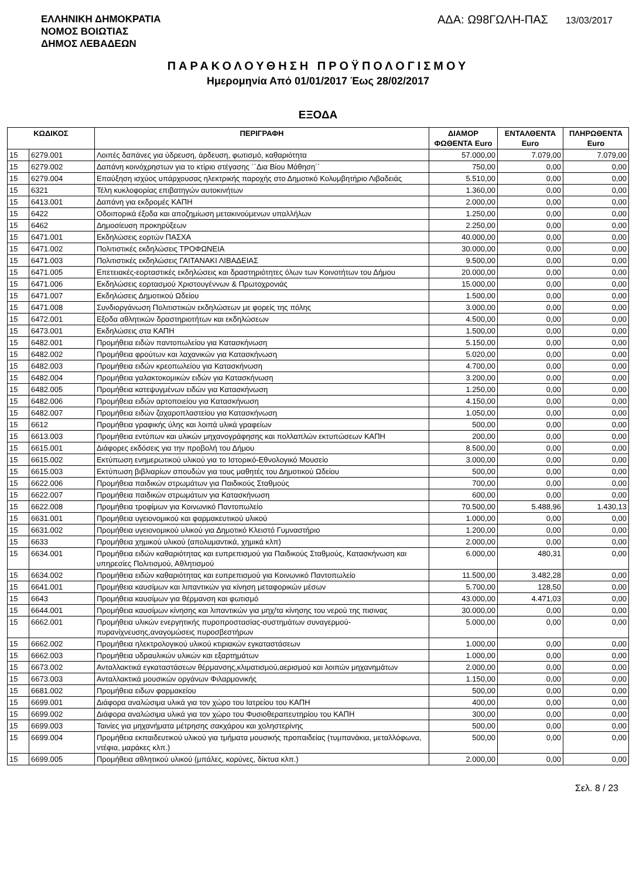ΕΛΛΗΝΙΚΗ ΔΗΜΟΚΡΑΤΙΑ
ΝΟΜΟΣ ΒΟΙΩΤΙΑΣ
ΔΗΜΟΣ ΛΕΒΑΔΕΩΝ
ΑΔΑ: Ω98ΓΩΛΗ-ΠΑΣ 13/03/2017
ΠΑΡΑΚΟΛΟΥΘΗΣΗ ΠΡΟΫΠΟΛΟΓΙΣΜΟΥ
Ημερομηνία Από 01/01/2017 Έως 28/02/2017
ΕΞΟΔΑ
| ΚΩΔΙΚΟΣ | | ΠΕΡΙΓΡΑΦΗ | ΔΙΑΜΟΡ ΦΩΘΕΝΤΑ Euro | ΕΝΤΑΛΘΕΝΤΑ Euro | ΠΛΗΡΩΘΕΝΤΑ Euro |
| --- | --- | --- | --- | --- | --- |
| 15 | 6279.001 | Λοιπές δαπάνες για ύδρευση, άρδευση, φωτισμό, καθαριότητα | 57.000,00 | 7.079,00 | 7.079,00 |
| 15 | 6279.002 | Δαπάνη κοινόχρηστων για το κτίριο στέγασης ´´Δια Βίου Μάθηση´´ | 750,00 | 0,00 | 0,00 |
| 15 | 6279.004 | Επαύξηση ισχύος υπάρχουσας ηλεκτρικής παροχής στο Δημοτικό Κολυμβητήριο Λιβαδειάς | 5.510,00 | 0,00 | 0,00 |
| 15 | 6321 | Τέλη κυκλοφορίας επιβατηγών αυτοκινήτων | 1.360,00 | 0,00 | 0,00 |
| 15 | 6413.001 | Δαπάνη για εκδρομές ΚΑΠΗ | 2.000,00 | 0,00 | 0,00 |
| 15 | 6422 | Οδοιπορικά έξοδα και αποζημίωση μετακινούμενων υπαλλήλων | 1.250,00 | 0,00 | 0,00 |
| 15 | 6462 | Δημοσίευση προκηρύξεων | 2.250,00 | 0,00 | 0,00 |
| 15 | 6471.001 | Εκδηλώσεις εορτών ΠΑΣΧΑ | 40.000,00 | 0,00 | 0,00 |
| 15 | 6471.002 | Πολιτιστικές εκδηλώσεις ΤΡΟΦΩΝΕΙΑ | 30.000,00 | 0,00 | 0,00 |
| 15 | 6471.003 | Πολιτιστικές εκδηλώσεις ΓΑΙΤΑΝΑΚΙ ΛΙΒΑΔΕΙΑΣ | 9.500,00 | 0,00 | 0,00 |
| 15 | 6471.005 | Επετειακές-εορταστικές εκδηλώσεις και δραστηριότητες όλων των Κοινοτήτων του Δήμου | 20.000,00 | 0,00 | 0,00 |
| 15 | 6471.006 | Εκδηλώσεις εορτασμού Χριστουγέννων & Πρωτοχρονιάς | 15.000,00 | 0,00 | 0,00 |
| 15 | 6471.007 | Εκδηλώσεις Δημοτικού Ωδείου | 1.500,00 | 0,00 | 0,00 |
| 15 | 6471.008 | Συνδιοργάνωση Πολιτιστικών εκδηλώσεων με φορείς της πόλης | 3.000,00 | 0,00 | 0,00 |
| 15 | 6472.001 | Εξοδα αθλητικών δραστηριοτήτων και εκδηλώσεων | 4.500,00 | 0,00 | 0,00 |
| 15 | 6473.001 | Εκδηλώσεις στα ΚΑΠΗ | 1.500,00 | 0,00 | 0,00 |
| 15 | 6482.001 | Προμήθεια ειδών παντοπωλείου για Κατασκήνωση | 5.150,00 | 0,00 | 0,00 |
| 15 | 6482.002 | Προμήθεια φρούτων και λαχανικών για Κατασκήνωση | 5.020,00 | 0,00 | 0,00 |
| 15 | 6482.003 | Προμήθεια ειδών κρεοπωλείου για Κατασκήνωση | 4.700,00 | 0,00 | 0,00 |
| 15 | 6482.004 | Προμήθεια γαλακτοκομικών ειδών για Κατασκήνωση | 3.200,00 | 0,00 | 0,00 |
| 15 | 6482.005 | Προμήθεια κατεψυγμένων ειδών για Κατασκήνωση | 1.250,00 | 0,00 | 0,00 |
| 15 | 6482.006 | Προμήθεια ειδών αρτοποιείου για Κατασκήνωση | 4.150,00 | 0,00 | 0,00 |
| 15 | 6482.007 | Προμήθεια ειδών ζαχαροπλαστείου για Κατασκήνωση | 1.050,00 | 0,00 | 0,00 |
| 15 | 6612 | Προμήθεια γραφικής ύλης και λοιπά υλικά γραφείων | 500,00 | 0,00 | 0,00 |
| 15 | 6613.003 | Προμήθεια εντύπων και υλικών μηχανογράφησης και πολλαπλών εκτυπώσεων ΚΑΠΗ | 200,00 | 0,00 | 0,00 |
| 15 | 6615.001 | Διάφορες εκδόσεις για την προβολή του Δήμου | 8.500,00 | 0,00 | 0,00 |
| 15 | 6615.002 | Εκτύπωση ενημερωτικού υλικού για το Ιστορικό-Εθνολογικό Μουσείο | 3.000,00 | 0,00 | 0,00 |
| 15 | 6615.003 | Εκτύπωση βιβλιαρίων σπουδών για τους μαθητές του Δημοτικού Ωδείου | 500,00 | 0,00 | 0,00 |
| 15 | 6622.006 | Προμήθεια παιδικών στρωμάτων για Παιδικούς Σταθμούς | 700,00 | 0,00 | 0,00 |
| 15 | 6622.007 | Προμήθεια παιδικών στρωμάτων για Κατασκήνωση | 600,00 | 0,00 | 0,00 |
| 15 | 6622.008 | Προμήθεια τροφίμων για Κοινωνικό Παντοπωλείο | 70.500,00 | 5.488,96 | 1.430,13 |
| 15 | 6631.001 | Προμήθεια υγειονομικού και φαρμακευτικού υλικού | 1.000,00 | 0,00 | 0,00 |
| 15 | 6631.002 | Προμήθεια υγειονομικού υλικού για Δημοτικό Κλειστό Γυμναστήριο | 1.200,00 | 0,00 | 0,00 |
| 15 | 6633 | Προμήθεια χημικού υλικού (απολυμαντικά, χημικά κλπ) | 2.000,00 | 0,00 | 0,00 |
| 15 | 6634.001 | Προμήθεια ειδών καθαριότητας και ευπρεπισμού για Παιδικούς Σταθμούς, Κατασκήνωση και υπηρεσίες Πολιτισμού, Αθλητισμού | 6.000,00 | 480,31 | 0,00 |
| 15 | 6634.002 | Προμήθεια ειδών καθαριότητας και ευπρεπισμού για Κοινωνικό Παντοπωλείο | 11.500,00 | 3.482,28 | 0,00 |
| 15 | 6641.001 | Προμήθεια καυσίμων και λιπαντικών για κίνηση μεταφορικών μέσων | 5.700,00 | 128,50 | 0,00 |
| 15 | 6643 | Προμήθεια καυσίμων για θέρμανση και φωτισμό | 43.000,00 | 4.471,03 | 0,00 |
| 15 | 6644.001 | Προμήθεια καυσίμων κίνησης και λιπαντικών για μηχ/τα κίνησης του νερού της πισινας | 30.000,00 | 0,00 | 0,00 |
| 15 | 6662.001 | Προμήθεια υλικών ενεργητικής πυροπροστασίας-συστημάτων συναγερμού-πυρανίχνευσης,αναγομώσεις πυροσβεστήρων | 5.000,00 | 0,00 | 0,00 |
| 15 | 6662.002 | Προμήθεια ηλεκτρολογικού υλικού κτιριακών εγκαταστάσεων | 1.000,00 | 0,00 | 0,00 |
| 15 | 6662.003 | Προμήθεια υδραυλικών υλικών και εξαρτημάτων | 1.000,00 | 0,00 | 0,00 |
| 15 | 6673.002 | Ανταλλακτικά εγκαταστάσεων θέρμανσης,κλιματισμού,αερισμού και λοιπών μηχανημάτων | 2.000,00 | 0,00 | 0,00 |
| 15 | 6673.003 | Ανταλλακτικά μουσικών οργάνων Φιλαρμονικής | 1.150,00 | 0,00 | 0,00 |
| 15 | 6681.002 | Προμήθεια ειδων φαρμακείου | 500,00 | 0,00 | 0,00 |
| 15 | 6699.001 | Διάφορα αναλώσιμα υλικά για τον χώρο του Ιατρείου του ΚΑΠΗ | 400,00 | 0,00 | 0,00 |
| 15 | 6699.002 | Διάφορα αναλώσιμα υλικά για τον χώρο του Φυσιοθεραπευτηρίου του ΚΑΠΗ | 300,00 | 0,00 | 0,00 |
| 15 | 6699.003 | Ταινίες για μηχανήματα μέτρησης σακχάρου και χοληστερίνης | 500,00 | 0,00 | 0,00 |
| 15 | 6699.004 | Προμήθεια εκπαιδευτικού υλικού για τμήματα μουσικής προπαιδείας (τυμπανάκια, μεταλλόφωνα, ντέφια, μαράκες κλπ.) | 500,00 | 0,00 | 0,00 |
| 15 | 6699.005 | Προμήθεια αθλητικού υλικού (μπάλες, κορύνες, δίκτυα κλπ.) | 2.000,00 | 0,00 | 0,00 |
Σελ. 8 / 23